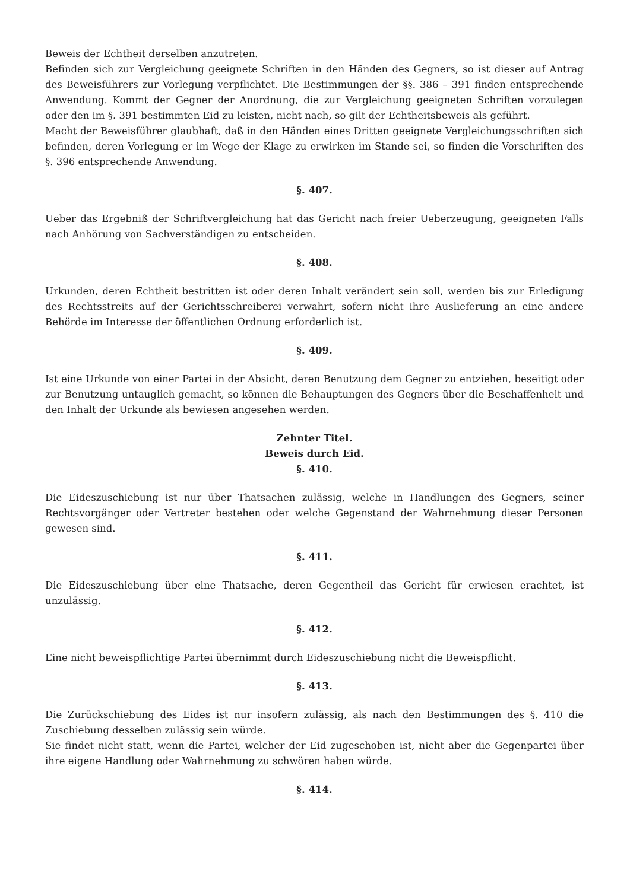Beweis der Echtheit derselben anzutreten.
Befinden sich zur Vergleichung geeignete Schriften in den Händen des Gegners, so ist dieser auf Antrag des Beweisführers zur Vorlegung verpflichtet. Die Bestimmungen der §§. 386 – 391 finden entsprechende Anwendung. Kommt der Gegner der Anordnung, die zur Vergleichung geeigneten Schriften vorzulegen oder den im §. 391 bestimmten Eid zu leisten, nicht nach, so gilt der Echtheitsbeweis als geführt.
Macht der Beweisführer glaubhaft, daß in den Händen eines Dritten geeignete Vergleichungsschriften sich befinden, deren Vorlegung er im Wege der Klage zu erwirken im Stande sei, so finden die Vorschriften des §. 396 entsprechende Anwendung.
§. 407.
Ueber das Ergebniß der Schriftvergleichung hat das Gericht nach freier Ueberzeugung, geeigneten Falls nach Anhörung von Sachverständigen zu entscheiden.
§. 408.
Urkunden, deren Echtheit bestritten ist oder deren Inhalt verändert sein soll, werden bis zur Erledigung des Rechtsstreits auf der Gerichtsschreiberei verwahrt, sofern nicht ihre Auslieferung an eine andere Behörde im Interesse der öffentlichen Ordnung erforderlich ist.
§. 409.
Ist eine Urkunde von einer Partei in der Absicht, deren Benutzung dem Gegner zu entziehen, beseitigt oder zur Benutzung untauglich gemacht, so können die Behauptungen des Gegners über die Beschaffenheit und den Inhalt der Urkunde als bewiesen angesehen werden.
Zehnter Titel.
Beweis durch Eid.
§. 410.
Die Eideszuschiebung ist nur über Thatsachen zulässig, welche in Handlungen des Gegners, seiner Rechtsvorgänger oder Vertreter bestehen oder welche Gegenstand der Wahrnehmung dieser Personen gewesen sind.
§. 411.
Die Eideszuschiebung über eine Thatsache, deren Gegentheil das Gericht für erwiesen erachtet, ist unzulässig.
§. 412.
Eine nicht beweispflichtige Partei übernimmt durch Eideszuschiebung nicht die Beweispflicht.
§. 413.
Die Zurückschiebung des Eides ist nur insofern zulässig, als nach den Bestimmungen des §. 410 die Zuschiebung desselben zulässig sein würde.
Sie findet nicht statt, wenn die Partei, welcher der Eid zugeschoben ist, nicht aber die Gegenpartei über ihre eigene Handlung oder Wahrnehmung zu schwören haben würde.
§. 414.